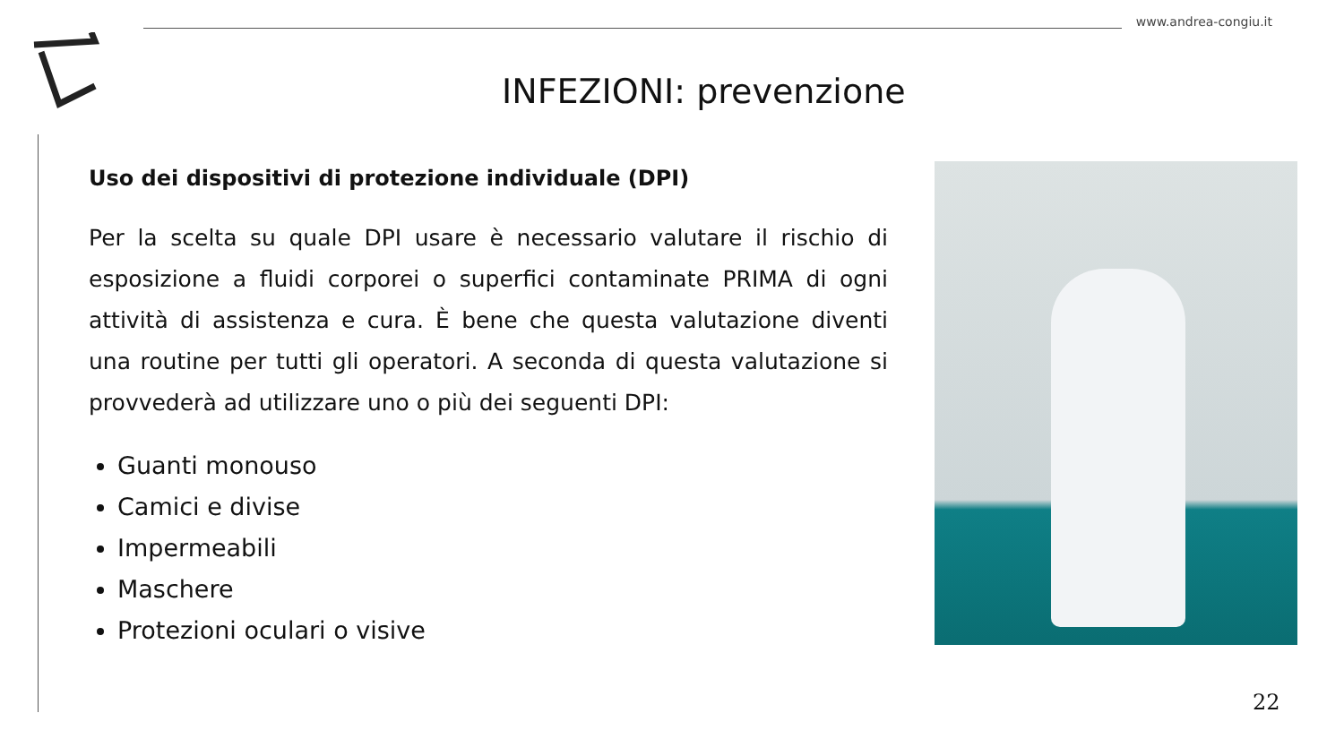www.andrea-congiu.it
INFEZIONI: prevenzione
Uso dei dispositivi di protezione individuale (DPI)
Per la scelta su quale DPI usare è necessario valutare il rischio di esposizione a fluidi corporei o superfici contaminate PRIMA di ogni attività di assistenza e cura. È bene che questa valutazione diventi una routine per tutti gli operatori. A seconda di questa valutazione si provvederà ad utilizzare uno o più dei seguenti DPI:
Guanti monouso
Camici e divise
Impermeabili
Maschere
Protezioni oculari o visive
22